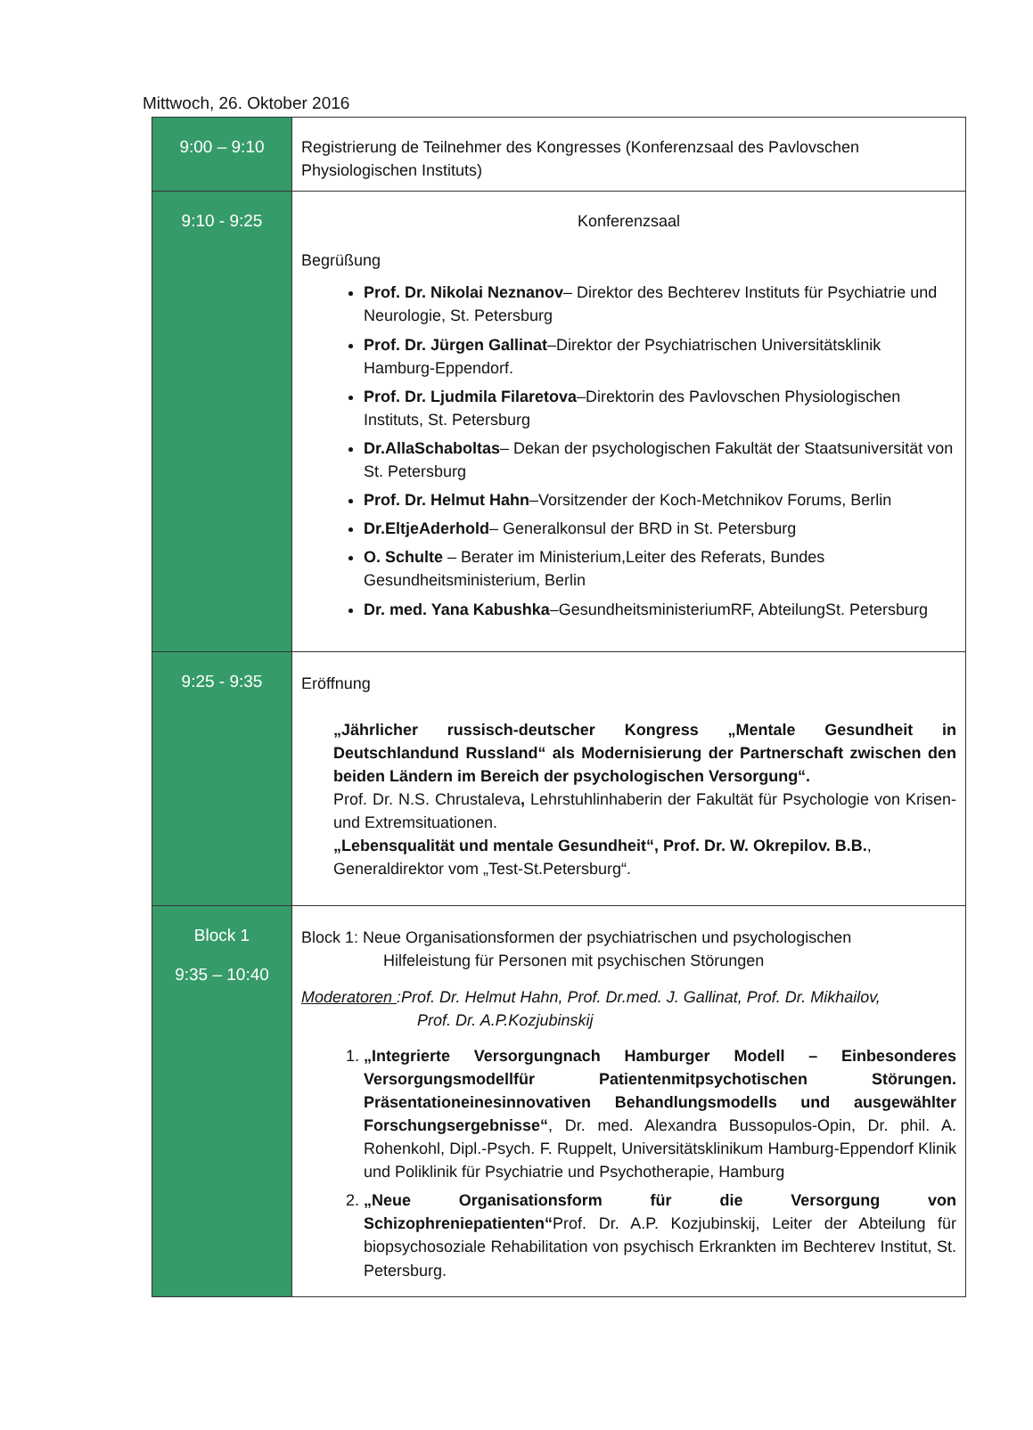Mittwoch, 26. Oktober 2016
| 9:00 – 9:10 | Registrierung de Teilnehmer des Kongresses (Konferenzsaal des Pavlovschen Physiologischen Instituts) |
| 9:10 - 9:25 | Konferenzsaal Begrüßung Prof. Dr. Nikolai Neznanov – Direktor des Bechterev Instituts für Psychiatrie und Neurologie, St. Petersburg Prof. Dr. Jürgen Gallinat –Direktor der Psychiatrischen Universitätsklinik Hamburg-Eppendorf. Prof. Dr. Ljudmila Filaretova –Direktorin des Pavlovschen Physiologischen Instituts, St. Petersburg Dr.AllaSchaboltas – Dekan der psychologischen Fakultät der Staatsuniversität von St. Petersburg Prof. Dr. Helmut Hahn –Vorsitzender der Koch-Metchnikov Forums, Berlin Dr.EltjeAderhold – Generalkonsul der BRD in St. Petersburg O. Schulte – Berater im Ministerium,Leiter des Referats, Bundes Gesundheitsministerium, Berlin Dr. med. Yana Kabushka –GesundheitsministeriumRF, AbteilungSt. Petersburg |
| 9:25 - 9:35 | Eröffnung „Jährlicher russisch-deutscher Kongress „Mentale Gesundheit in Deutschlandund Russland“ als Modernisierung der Partnerschaft zwischen den beiden Ländern im Bereich der psychologischen Versorgung“. Prof. Dr. N.S. Chrustaleva , Lehrstuhlinhaberin der Fakultät für Psychologie von Krisen- und Extremsituationen. „Lebensqualität und mentale Gesundheit“, Prof. Dr. W. Okrepilov. B.B. , Generaldirektor vom „Test-St.Petersburg“. |
| Block 1 9:35 – 10:40 | Block 1: Neue Organisationsformen der psychiatrischen und psychologischen Hilfeleistung für Personen mit psychischen Störungen Moderatoren :Prof. Dr. Helmut Hahn, Prof. Dr.med. J. Gallinat, Prof. Dr. Mikhailov, Prof. Dr. A.P.Kozjubinskij 1. „Integrierte Versorgungnach Hamburger Modell – Einbesonderes Versorgungsmodellfür Patientenmitpsychotischen Störungen. Präsentationeinesinnovativen Behandlungsmodells und ausgewählter Forschungsergebnisse“ , Dr. med. Alexandra Bussopulos-Opin, Dr. phil. A. Rohenkohl, Dipl.-Psych. F. Ruppelt, Universitätsklinikum Hamburg-Eppendorf Klinik und Poliklinik für Psychiatrie und Psychotherapie, Hamburg 2. „Neue Organisationsform für die Versorgung von Schizophreniepatienten“ Prof. Dr. A.P. Kozjubinskij, Leiter der Abteilung für biopsychosoziale Rehabilitation von psychisch Erkrankten im Bechterev Institut, St. Petersburg. |